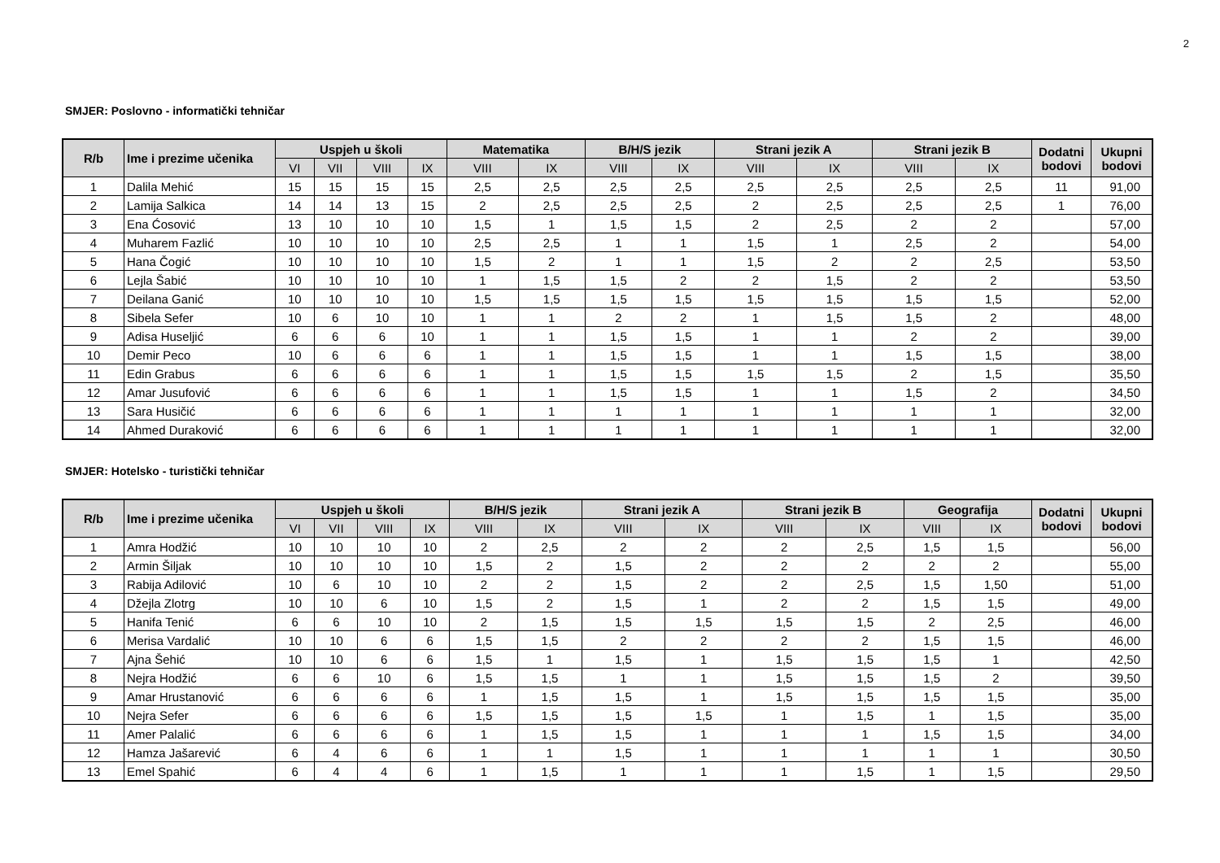2
SMJER: Poslovno - informatički tehničar
| R/b | Ime i prezime učenika | Uspjeh u školi | | | | Matematika | | B/H/S jezik | | Strani jezik A | | Strani jezik B | | Dodatni bodovi | Ukupni bodovi |
| --- | --- | --- | --- | --- | --- | --- | --- | --- | --- | --- | --- | --- | --- | --- | --- |
| | | VI | VII | VIII | IX | VIII | IX | VIII | IX | VIII | IX | VIII | IX | | |
| 1 | Dalila Mehić | 15 | 15 | 15 | 15 | 2,5 | 2,5 | 2,5 | 2,5 | 2,5 | 2,5 | 2,5 | 2,5 | 11 | 91,00 |
| 2 | Lamija Salkica | 14 | 14 | 13 | 15 | 2 | 2,5 | 2,5 | 2,5 | 2 | 2,5 | 2,5 | 2,5 | 1 | 76,00 |
| 3 | Ena Ćosović | 13 | 10 | 10 | 10 | 1,5 | 1 | 1,5 | 1,5 | 2 | 2,5 | 2 | 2 | | 57,00 |
| 4 | Muharem Fazlić | 10 | 10 | 10 | 10 | 2,5 | 2,5 | 1 | 1 | 1,5 | 1 | 2,5 | 2 | | 54,00 |
| 5 | Hana Čogić | 10 | 10 | 10 | 10 | 1,5 | 2 | 1 | 1 | 1,5 | 2 | 2 | 2,5 | | 53,50 |
| 6 | Lejla Šabić | 10 | 10 | 10 | 10 | 1 | 1,5 | 1,5 | 2 | 2 | 1,5 | 2 | 2 | | 53,50 |
| 7 | Deilana Ganić | 10 | 10 | 10 | 10 | 1,5 | 1,5 | 1,5 | 1,5 | 1,5 | 1,5 | 1,5 | 1,5 | | 52,00 |
| 8 | Sibela Sefer | 10 | 6 | 10 | 10 | 1 | 1 | 2 | 2 | 1 | 1,5 | 1,5 | 2 | | 48,00 |
| 9 | Adisa Huseljić | 6 | 6 | 6 | 10 | 1 | 1 | 1,5 | 1,5 | 1 | 1 | 2 | 2 | | 39,00 |
| 10 | Demir Peco | 10 | 6 | 6 | 6 | 1 | 1 | 1,5 | 1,5 | 1 | 1 | 1,5 | 1,5 | | 38,00 |
| 11 | Edin Grabus | 6 | 6 | 6 | 6 | 1 | 1 | 1,5 | 1,5 | 1,5 | 1,5 | 2 | 1,5 | | 35,50 |
| 12 | Amar Jusufović | 6 | 6 | 6 | 6 | 1 | 1 | 1,5 | 1,5 | 1 | 1 | 1,5 | 2 | | 34,50 |
| 13 | Sara Husičić | 6 | 6 | 6 | 6 | 1 | 1 | 1 | 1 | 1 | 1 | 1 | 1 | | 32,00 |
| 14 | Ahmed Duraković | 6 | 6 | 6 | 6 | 1 | 1 | 1 | 1 | 1 | 1 | 1 | 1 | | 32,00 |
SMJER: Hotelsko - turistički tehničar
| R/b | Ime i prezime učenika | Uspjeh u školi | | | | B/H/S jezik | | Strani jezik A | | Strani jezik B | | Geografija | | Dodatni bodovi | Ukupni bodovi |
| --- | --- | --- | --- | --- | --- | --- | --- | --- | --- | --- | --- | --- | --- | --- | --- |
| | | VI | VII | VIII | IX | VIII | IX | VIII | IX | VIII | IX | VIII | IX | | |
| 1 | Amra Hodžić | 10 | 10 | 10 | 10 | 2 | 2,5 | 2 | 2 | 2 | 2,5 | 1,5 | 1,5 | | 56,00 |
| 2 | Armin Šiljak | 10 | 10 | 10 | 10 | 1,5 | 2 | 1,5 | 2 | 2 | 2 | 2 | 2 | | 55,00 |
| 3 | Rabija Adilović | 10 | 6 | 10 | 10 | 2 | 2 | 1,5 | 2 | 2 | 2,5 | 1,5 | 1,50 | | 51,00 |
| 4 | Džejla Zlotrg | 10 | 10 | 6 | 10 | 1,5 | 2 | 1,5 | 1 | 2 | 2 | 1,5 | 1,5 | | 49,00 |
| 5 | Hanifa Tenić | 6 | 6 | 10 | 10 | 2 | 1,5 | 1,5 | 1,5 | 1,5 | 1,5 | 2 | 2,5 | | 46,00 |
| 6 | Merisa Vardalić | 10 | 10 | 6 | 6 | 1,5 | 1,5 | 2 | 2 | 2 | 2 | 1,5 | 1,5 | | 46,00 |
| 7 | Ajna Šehić | 10 | 10 | 6 | 6 | 1,5 | 1 | 1,5 | 1 | 1,5 | 1,5 | 1,5 | 1 | | 42,50 |
| 8 | Nejra Hodžić | 6 | 6 | 10 | 6 | 1,5 | 1,5 | 1 | 1 | 1,5 | 1,5 | 1,5 | 2 | | 39,50 |
| 9 | Amar Hrustanović | 6 | 6 | 6 | 6 | 1 | 1,5 | 1,5 | 1 | 1,5 | 1,5 | 1,5 | 1,5 | | 35,00 |
| 10 | Nejra Sefer | 6 | 6 | 6 | 6 | 1,5 | 1,5 | 1,5 | 1,5 | 1 | 1,5 | 1 | 1,5 | | 35,00 |
| 11 | Amer Palalić | 6 | 6 | 6 | 6 | 1 | 1,5 | 1,5 | 1 | 1 | 1 | 1,5 | 1,5 | | 34,00 |
| 12 | Hamza Jašarević | 6 | 4 | 6 | 6 | 1 | 1 | 1,5 | 1 | 1 | 1 | 1 | 1 | | 30,50 |
| 13 | Emel Spahić | 6 | 4 | 4 | 6 | 1 | 1,5 | 1 | 1 | 1 | 1,5 | 1 | 1,5 | | 29,50 |